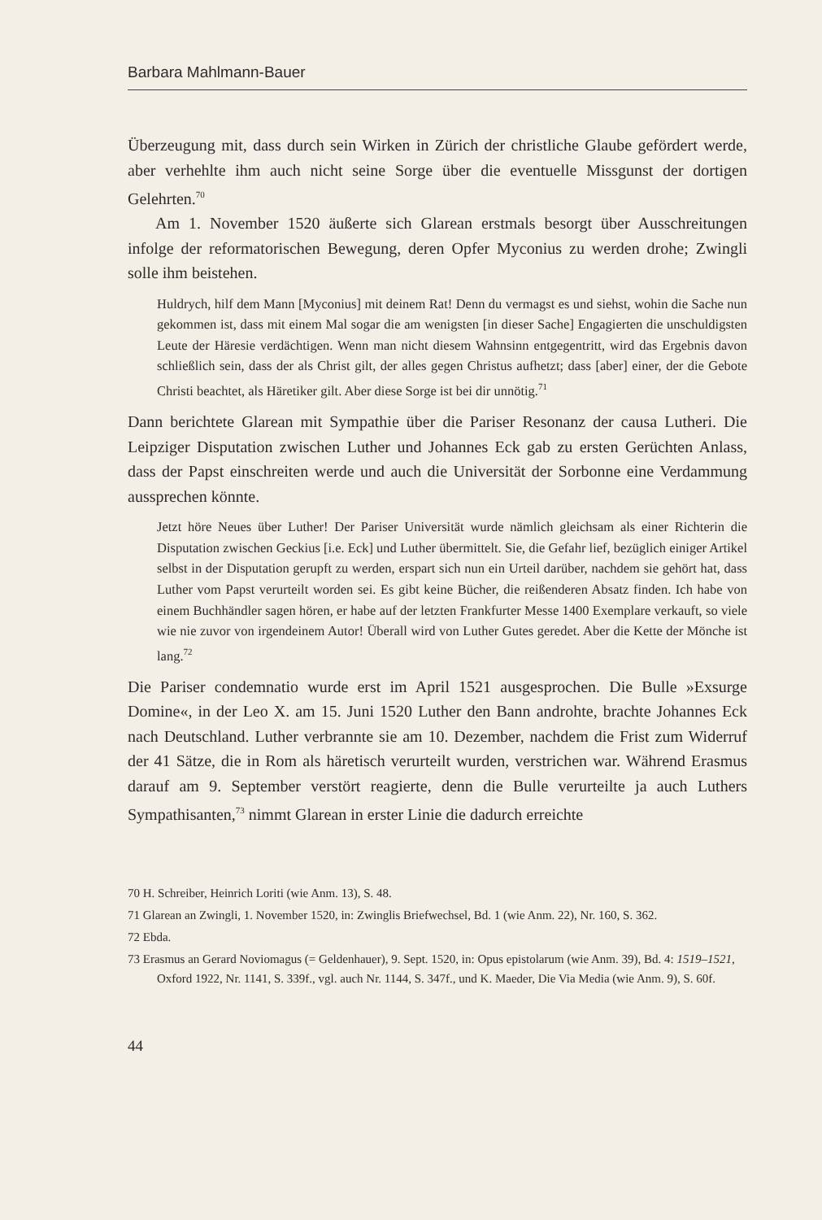Barbara Mahlmann-Bauer
Überzeugung mit, dass durch sein Wirken in Zürich der christliche Glaube gefördert werde, aber verhehlte ihm auch nicht seine Sorge über die eventuelle Missgunst der dortigen Gelehrten.<sup>70</sup>
Am 1. November 1520 äußerte sich Glarean erstmals besorgt über Ausschreitungen infolge der reformatorischen Bewegung, deren Opfer Myconius zu werden drohe; Zwingli solle ihm beistehen.
Huldrych, hilf dem Mann [Myconius] mit deinem Rat! Denn du vermagst es und siehst, wohin die Sache nun gekommen ist, dass mit einem Mal sogar die am wenigsten [in dieser Sache] Engagierten die unschuldigsten Leute der Häresie verdächtigen. Wenn man nicht diesem Wahnsinn entgegentritt, wird das Ergebnis davon schließlich sein, dass der als Christ gilt, der alles gegen Christus aufhetzt; dass [aber] einer, der die Gebote Christi beachtet, als Häretiker gilt. Aber diese Sorge ist bei dir unnötig.<sup>71</sup>
Dann berichtete Glarean mit Sympathie über die Pariser Resonanz der causa Lutheri. Die Leipziger Disputation zwischen Luther und Johannes Eck gab zu ersten Gerüchten Anlass, dass der Papst einschreiten werde und auch die Universität der Sorbonne eine Verdammung aussprechen könnte.
Jetzt höre Neues über Luther! Der Pariser Universität wurde nämlich gleichsam als einer Richterin die Disputation zwischen Geckius [i.e. Eck] und Luther übermittelt. Sie, die Gefahr lief, bezüglich einiger Artikel selbst in der Disputation gerupft zu werden, erspart sich nun ein Urteil darüber, nachdem sie gehört hat, dass Luther vom Papst verurteilt worden sei. Es gibt keine Bücher, die reißenderen Absatz finden. Ich habe von einem Buchhändler sagen hören, er habe auf der letzten Frankfurter Messe 1400 Exemplare verkauft, so viele wie nie zuvor von irgendeinem Autor! Überall wird von Luther Gutes geredet. Aber die Kette der Mönche ist lang.<sup>72</sup>
Die Pariser condemnatio wurde erst im April 1521 ausgesprochen. Die Bulle »Exsurge Domine«, in der Leo X. am 15. Juni 1520 Luther den Bann androhte, brachte Johannes Eck nach Deutschland. Luther verbrannte sie am 10. Dezember, nachdem die Frist zum Widerruf der 41 Sätze, die in Rom als häretisch verurteilt wurden, verstrichen war. Während Erasmus darauf am 9. September verstört reagierte, denn die Bulle verurteilte ja auch Luthers Sympathisanten,<sup>73</sup> nimmt Glarean in erster Linie die dadurch erreichte
70 H. Schreiber, Heinrich Loriti (wie Anm. 13), S. 48.
71 Glarean an Zwingli, 1. November 1520, in: Zwinglis Briefwechsel, Bd. 1 (wie Anm. 22), Nr. 160, S. 362.
72 Ebda.
73 Erasmus an Gerard Noviomagus (= Geldenhauer), 9. Sept. 1520, in: Opus epistolarum (wie Anm. 39), Bd. 4: 1519–1521, Oxford 1922, Nr. 1141, S. 339f., vgl. auch Nr. 1144, S. 347f., und K. Maeder, Die Via Media (wie Anm. 9), S. 60f.
44